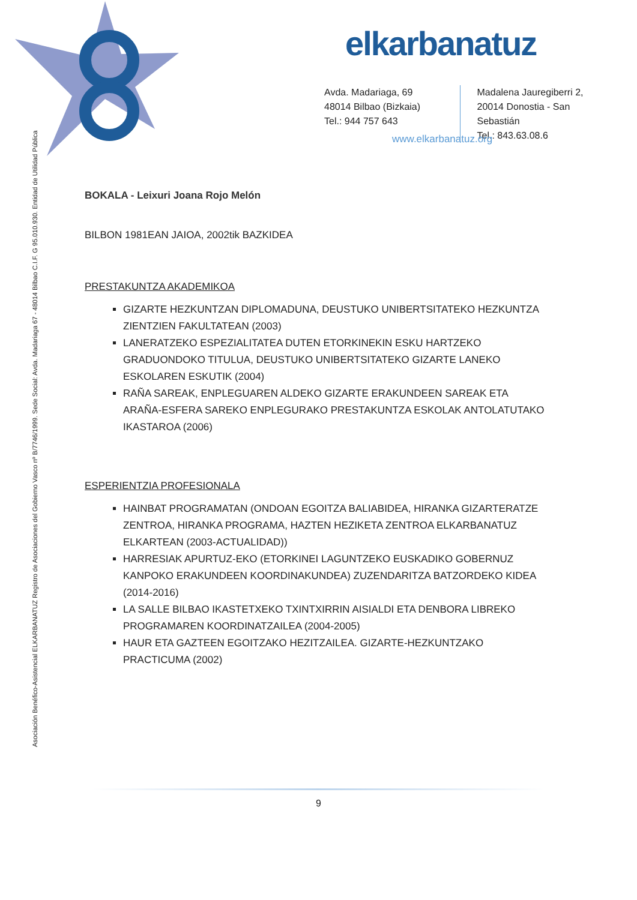elkarbanatuz
Avda. Madariaga, 69
48014 Bilbao (Bizkaia)
Tel.: 944 757 643
Madalena Jauregiberri 2,
20014 Donostia - San Sebastián
Tel.: 843.63.08.6
www.elkarbanatuz.org
Asociación Benéfico-Asistencial ELKARBANATUZ Registro de Asociaciones del Gobierno Vasco nº B/7746/1999. Sede Social: Avda. Madariaga 67 - 48014 Bilbao C.I.F. G 95.010.930. Entidad de Utilidad Pública
BOKALA - Leixuri Joana Rojo Melón
BILBON 1981EAN JAIOA, 2002tik BAZKIDEA
PRESTAKUNTZA AKADEMIKOA
GIZARTE HEZKUNTZAN DIPLOMADUNA, DEUSTUKO UNIBERTSITATEKO HEZKUNTZA ZIENTZIEN FAKULTATEAN (2003)
LANERATZEKO ESPEZIALITATEA DUTEN ETORKINEKIN ESKU HARTZEKO GRADUONDOKO TITULUA, DEUSTUKO UNIBERTSITATEKO GIZARTE LANEKO ESKOLAREN ESKUTIK (2004)
RAÑA SAREAK, ENPLEGUAREN ALDEKO GIZARTE ERAKUNDEEN SAREAK ETA ARAÑA-ESFERA SAREKO ENPLEGURAKO PRESTAKUNTZA ESKOLAK ANTOLATUTAKO IKASTAROA (2006)
ESPERIENTZIA PROFESIONALA
HAINBAT PROGRAMATAN (ONDOAN EGOITZA BALIABIDEA, HIRANKA GIZARTERATZE ZENTROA, HIRANKA PROGRAMA, HAZTEN HEZIKETA ZENTROA ELKARBANATUZ ELKARTEAN (2003-ACTUALIDAD))
HARRESIAK APURTUZ-EKO (ETORKINEI LAGUNTZEKO EUSKADIKO GOBERNUZ KANPOKO ERAKUNDEEN KOORDINAKUNDEA) ZUZENDARITZA BATZORDEKO KIDEA (2014-2016)
LA SALLE BILBAO IKASTETXEKO TXINTXIRRIN AISIALDI ETA DENBORA LIBREKO PROGRAMAREN KOORDINATZAILEA (2004-2005)
HAUR ETA GAZTEEN EGOITZAKO HEZITZAILEA. GIZARTE-HEZKUNTZAKO PRACTICUMA (2002)
9